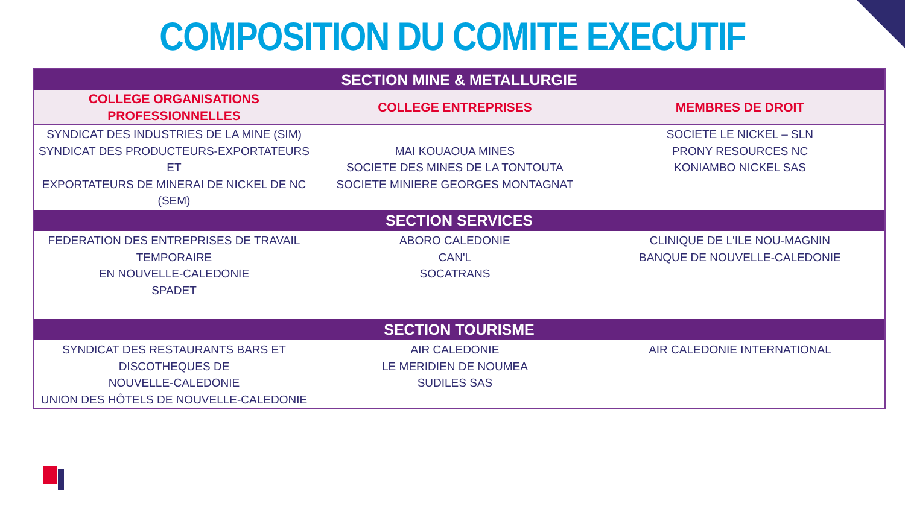COMPOSITION DU COMITE EXECUTIF
| SECTION MINE & METALLURGIE | | |
| --- | --- | --- |
| COLLEGE ORGANISATIONS PROFESSIONNELLES | COLLEGE ENTREPRISES | MEMBRES DE DROIT |
| SYNDICAT DES INDUSTRIES DE LA MINE (SIM) SYNDICAT DES PRODUCTEURS-EXPORTATEURS ET EXPORTATEURS DE MINERAI DE NICKEL DE NC (SEM) | MAI KOUAOUA MINES SOCIETE DES MINES DE LA TONTOUTA SOCIETE MINIERE GEORGES MONTAGNAT | SOCIETE LE NICKEL – SLN PRONY RESOURCES NC KONIAMBO NICKEL SAS |
| SECTION SERVICES | | |
| FEDERATION DES ENTREPRISES DE TRAVAIL TEMPORAIRE EN NOUVELLE-CALEDONIE SPADET | ABORO CALEDONIE CAN'L SOCATRANS | CLINIQUE DE L'ILE NOU-MAGNIN BANQUE DE NOUVELLE-CALEDONIE |
| SECTION TOURISME | | |
| SYNDICAT DES RESTAURANTS BARS ET DISCOTHEQUES DE NOUVELLE-CALEDONIE UNION DES HÔTELS DE NOUVELLE-CALEDONIE | AIR CALEDONIE LE MERIDIEN DE NOUMEA SUDILES SAS | AIR CALEDONIE INTERNATIONAL |